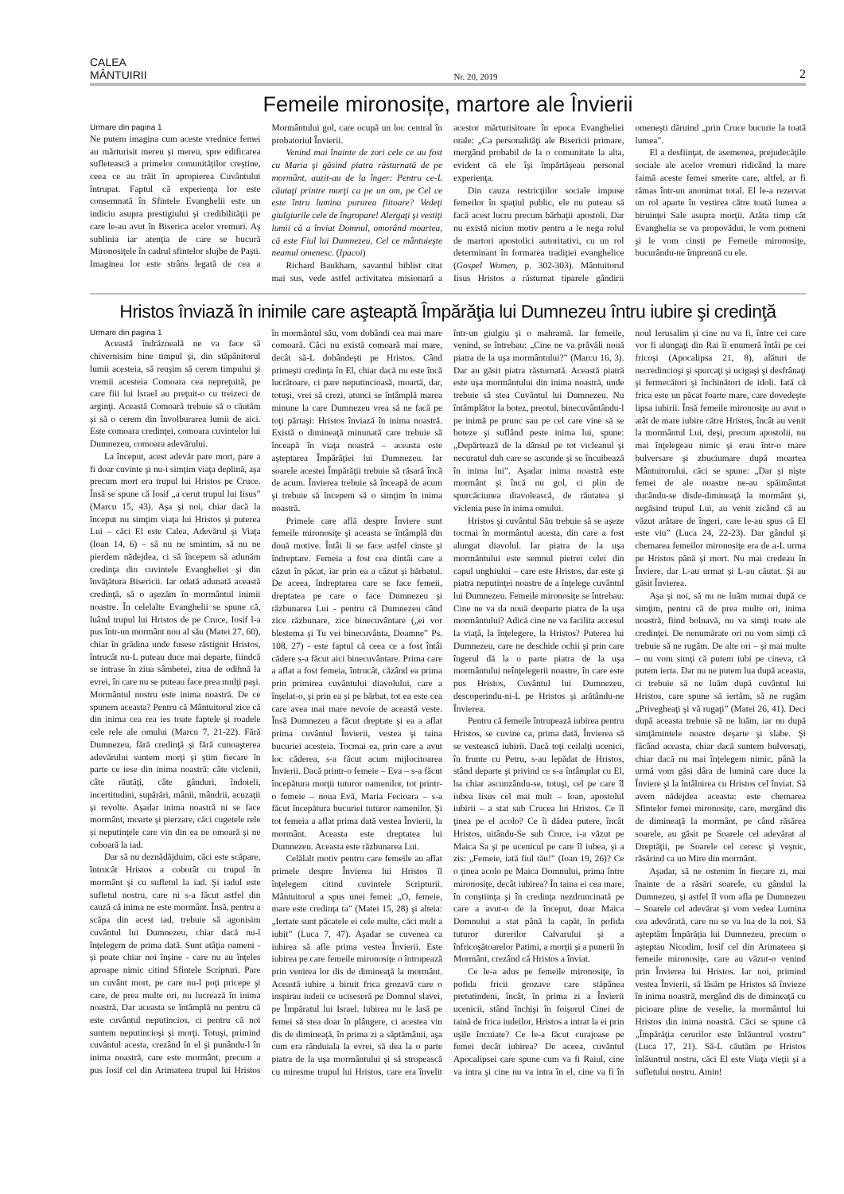CALEA MÂNTUIRII Nr. 20, 2019 2
Femeile mironosițe, martore ale Învierii
Urmare din pagina 1
Ne putem imagina cum aceste vrednice femei au mărturisit mereu şi mereu, spre edificarea sufletească a primelor comunităţilor creştine, ceea ce au trăit în apropierea Cuvântului întrupat. Faptul că experienţa lor este consemnată în Sfintele Evanghelii este un indiciu asupra prestigiului şi credibilităţii pe care le-au avut în Biserica acelor vremuri. Aş sublinia iar atenţia de care se bucură Mironosiţele în cadrul sfintelor slujbe de Paşti. Imaginea lor este strâns legată de cea a Mormântului gol, care ocupă un loc central în probatoriul Învierii.
Venind mai înainte de zori cele ce au fost cu Maria şi găsind piatra răsturnată de pe mormânt, auzit-au de la înger: Pentru ce-L căutaţi printre morţi ca pe un om, pe Cel ce este întru lumina pururea fiitoare? Vedeţi giulgiurile cele de îngropare! Alergaţi şi vestiţi lumii că a înviat Domnul, omorând moartea, că este Fiul lui Dumnezeu, Cel ce mântuieşte neamul omenesc. (Ipacoi)
Richard Baukham, savantul biblist citat mai sus, vede astfel activitatea misionară a acestor mărturisitoare în epoca Evangheliei orale: „Ca personalităţi ale Bisericii primare, mergând probabil de la o comunitate la alta, evident că ele îşi împărtăşeau personal experienţa.
Din cauza restricţiilor sociale impuse femeilor în spaţiul public, ele nu puteau să facă acest lucru precum bărbaţii apostoli. Dar nu există niciun motiv pentru a le nega rolul de martori apostolici autoritativi, cu un rol determinant în formarea tradiţiei evanghelice (Gospel Women, p. 302-303). Mântuitorul Iisus Hristos a răsturnat tiparele gândirii omeneşti dăruind „prin Cruce bucurie la toată lumea”.
El a desfiinţat, de asemenea, prejudecăţile sociale ale acelor vremuri ridicând la mare faimă aceste femei smerite care, altfel, ar fi rămas într-un anonimat total. El le-a rezervat un rol aparte în vestirea către toată lumea a biruinţei Sale asupra morţii. Atâta timp cât Evanghelia se va propovădui, le vom pomeni şi le vom cinsti pe Femeile mironosiţe, bucurându-ne împreună cu ele.
Hristos înviază în inimile care aşteaptă Împărăţia lui Dumnezeu întru iubire şi credinţă
Urmare din pagina 1
Această îndrăzneală ne va face să chivernisim bine timpul şi, din stăpânitorul lumii acesteia, să reuşim să cerem timpului şi vremii acesteia Comoara cea nepreţuită, pe care fiii lui Israel au preţuit-o cu treizeci de arginţi. Această Comoară trebuie să o căutăm şi să o cerem din învolburarea lumii de aici. Este comoara credinţei, comoara cuvintelor lui Dumnezeu, comoara adevărului.
La început, acest adevăr pare mort, pare a fi doar cuvinte şi nu-i simţim viaţa deplină, aşa precum mort era trupul lui Hristos pe Cruce. Însă se spune că Iosif „a cerut trupul lui Iisus” (Marcu 15, 43). Aşa şi noi, chiar dacă la început nu simţim viaţa lui Hristos şi puterea Lui – căci El este Calea, Adevărul şi Viaţa (Ioan 14, 6) – să nu ne smintim, să nu ne pierdem nădejdea, ci să începem să adunăm credinţa din cuvintele Evangheliei şi din învăţătura Bisericii. Iar odată adunată această credinţă, să o aşezăm în mormântul inimii noastre. În celelalte Evanghelii se spune că, luând trupul lui Hristos de pe Cruce, Iosif l-a pus într-un mormânt nou al său (Matei 27, 60), chiar în grădina unde fusese răstignit Hristos, întrucât nu-L puteau duce mai departe, fiindcă se intrase în ziua sâmbetei, ziua de odihnă la evrei, în care nu se puteau face prea mulţi paşi. Mormântul nostru este inima noastră. De ce spunem aceasta? Pentru că Mântuitorul zice că din inima cea rea ies toate faptele şi roadele cele rele ale omului (Marcu 7, 21-22). Fără Dumnezeu, fără credinţă şi fără cunoaşterea adevărului suntem morţi şi ştim fiecare în parte ce iese din inima noastră: câte viclenii, câte răutăţi, câte gânduri, îndoieli, incertitudini, supărări, mânii, mândrii, acuzaţii şi revolte. Aşadar inima noastră ni se face mormânt, moarte şi pierzare, căci cugetele rele şi neputinţele care vin din ea ne omoară şi ne coboară la iad.
Dar să nu deznădăjduim, căci este scăpare, întrucât Hristos a coborât cu trupul în mormânt şi cu sufletul la iad. Şi iadul este sufletul nostru, care ni s-a făcut astfel din cauză că inima ne este mormânt. Însă, pentru a scăpa din acest iad, trebuie să agonisim cuvântul lui Dumnezeu, chiar dacă nu-l înţelegem de prima dată. Sunt atâţia oameni - şi poate chiar noi înşine - care nu au înţeles aproape nimic citind Sfintele Scripturi. Pare un cuvânt mort, pe care nu-l poţi pricepe şi care, de prea multe ori, nu lucrează în inima noastră. Dar aceasta se întâmplă nu pentru că este cuvântul neputincios, ci pentru că noi suntem neputincioşi şi morţi. Totuşi, primind cuvântul acesta, crezând în el şi punându-l în inima noastră, care este mormânt, precum a pus Iosif cel din Arimateea trupul lui Hristos în mormântul său, vom dobândi cea mai mare comoară. Căci nu există comoară mai mare, decât să-L dobândeşti pe Hristos. Când primeşti credinţa în El, chiar dacă nu este încă lucrătoare, ci pare neputincioasă, moartă, dar, totuşi, vrei să crezi, atunci se întâmplă marea minune la care Dumnezeu vrea să ne facă pe toţi părtaşi: Hristos înviază în inima noastră. Există o dimineaţă minunată care trebuie să înceapă în viaţa noastră – aceasta este aşteptarea Împărăţiei lui Dumnezeu. Iar soarele acestei Împărăţii trebuie să răsară încă de acum. Învierea trebuie să înceapă de acum şi trebuie să începem să o simţim în inima noastră.
Primele care află despre Înviere sunt femeile mironosiţe şi aceasta se întâmplă din două motive. Întâi li se face astfel cinste şi îndreptare. Femeia a fost cea dintâi care a căzut în păcat, iar prin ea a căzut şi bărbatul. De aceea, îndreptarea care se face femeii, dreptatea pe care o face Dumnezeu şi răzbunarea Lui - pentru că Dumnezeu când zice răzbunare, zice binecuvântare („ei vor blestema şi Tu vei binecuvânta, Doamne” Ps. 108, 27) - este faptul că ceea ce a fost întâi cădere s-a făcut aici binecuvântare. Prima care a aflat a fost femeia, întrucât, căzând ea prima prin primirea cuvântului diavolului, care a înşelat-o, şi prin ea şi pe bărbat, tot ea este cea care avea mai mare nevoie de această veste. Însă Dumnezeu a făcut dreptate şi ea a aflat prima cuvântul Învierii, vestea şi taina bucuriei acesteia. Tocmai ea, prin care a avut loc căderea, s-a făcut acum mijlocitoarea Învierii. Dacă printr-o femeie – Eva – s-a făcut începătura morţii tuturor oamenilor, tot printr-o femeie – noua Evă, Maria Fecioara – s-a făcut începătura bucuriei tuturor oamenilor. Şi tot femeia a aflat prima dată vestea Învierii, la mormânt. Aceasta este dreptatea lui Dumnezeu. Aceasta este răzbunarea Lui.
Celălalt motiv pentru care femeile au aflat primele despre Învierea lui Hristos îl înţelegem citind cuvintele Scripturii. Mântuitorul a spus unei femei: „O, femeie, mare este credinţa ta” (Matei 15, 28) şi alteia: „Iertate sunt păcatele ei cele multe, căci mult a iubit” (Luca 7, 47). Aşadar se cuvenea ca iubirea să afle prima vestea Învierii. Este iubirea pe care femeile mironosiţe o întrupează prin venirea lor dis de dimineaţă la mormânt. Această iubire a biruit frica grozavă care o inspirau iudeii ce uciseseră pe Domnul slavei, pe Împăratul lui Israel. Iubirea nu le lasă pe femei să stea doar în plângere, ci acestea vin dis de dimineaţă, în prima zi a săptămânii, aşa cum era rânduiala la evrei, să dea la o parte piatra de la uşa mormântului şi să stropească cu miresme trupul lui Hristos, care era învelit într-un giulgiu şi o mahramă. Iar femeile, venind, se întrebau: „Cine ne va prăvăli nouă piatra de la uşa mormântului?” (Marcu 16, 3). Dar au găsit piatra răsturnată. Această piatră este uşa mormântului din inima noastră, unde trebuie să stea Cuvântul lui Dumnezeu. Nu întâmplător la botez, preotul, binecuvântându-l pe inimă pe prunc sau pe cel care vine să se boteze şi suflând peste inima lui, spune: „Depărtează de la dânsul pe tot vicleanul şi necuratul duh care se ascunde şi se încuibează în inima lui”. Aşadar inima noastră este mormânt şi încă nu gol, ci plin de spurcăciunea diavolească, de răutatea şi viclenia puse în inima omului.
Hristos şi cuvântul Său trebuie să se aşeze tocmai în mormântul acesta, din care a fost alungat diavolul. Iar piatra de la uşa mormântului este semnul pietrei celei din capul unghiului – care este Hristos, dar este şi piatra neputinţei noastre de a înţelege cuvântul lui Dumnezeu. Femeile mironosiţe se întrebau: Cine ne va da nouă deoparte piatra de la uşa mormântului? Adică cine ne va facilita accesul la viaţă, la înţelegere, la Hristos? Puterea lui Dumnezeu, care ne deschide ochii şi prin care îngerul dă la o parte piatra de la uşa mormântului neînţelegerii noastre, în care este pus Hristos, Cuvântul lui Dumnezeu, descoperindu-ni-L pe Hristos şi arătându-ne Învierea.
Pentru că femeile întrupează iubirea pentru Hristos, se cuvine ca, prima dată, Învierea să se vestească iubirii. Dacă toţi ceilalţi ucenici, în frunte cu Petru, s-au lepădat de Hristos, stând departe şi privind ce s-a întâmplat cu El, ba chiar ascunzându-se, totuşi, cel pe care îl iubea Iisus cel mai mult – Ioan, apostolul iubirii – a stat sub Crucea lui Hristos. Ce îl ţinea pe el acolo? Ce îi dădea putere, încât Hristos, uitându-Se sub Cruce, i-a văzut pe Maica Sa şi pe ucenicul pe care îl iubea, şi a zis: „Femeie, iată fiul tău!” (Ioan 19, 26)? Ce o ţinea acolo pe Maica Domnului, prima între mironosiţe, decât iubirea? În taina ei cea mare, în conştiinţa şi în credinţa nezdruncinată pe care a avut-o de la început, doar Maica Domnului a stat până la capăt, în pofida tuturor durerilor Calvarului şi a înfricoşătoarelor Patimi, a morţii şi a punerii în Mormânt, crezând că Hristos a înviat.
Ce le-a adus pe femeile mironosiţe, în pofida fricii grozave care stăpânea pretutindeni, încât, în prima zi a Învierii ucenicii, stând închişi în foişorul Cinei de taină de frica iudeilor, Hristos a intrat la ei prin uşile încuiate? Ce le-a făcut curajoase pe femei decât iubirea? De aceea, cuvântul Apocalipsei care spune cum va fi Raiul, cine va intra şi cine nu va intra în el, cine va fi în noul Ierusalim şi cine nu va fi, între cei care vor fi alungaţi din Rai îi enumeră întâi pe cei fricoşi (Apocalipsa 21, 8), alături de necredincioşi şi spurcaţi şi ucigaşi şi desfrânaţi şi fermecători şi închinători de idoli. Iată că frica este un păcat foarte mare, care dovedeşte lipsa iubirii. Însă femeile mironosiţe au avut o atât de mare iubire către Hristos, încât au venit la mormântul Lui, deşi, precum apostolii, nu mai înţelegeau nimic şi erau într-o mare bulversare şi zbuciumare după moartea Mântuitorului, căci se spune: „Dar şi nişte femei de ale noastre ne-au spăimântat ducându-se disde-dimineaţă la mormânt şi, negăsind trupul Lui, au venit zicând că au văzut arătare de îngeri, care le-au spus că El este viu” (Luca 24, 22-23). Dar gândul şi chemarea femeilor mironosiţe era de a-L urma pe Hristos până şi mort. Nu mai credeau în Înviere, dar L-au urmat şi L-au căutat. Şi au găsit Învierea.
Aşa şi noi, să nu ne luăm numai după ce simţim, pentru că de prea multe ori, inima noastră, fiind bolnavă, nu va simţi toate ale credinţei. De nenumărate ori nu vom simţi că trebuie să ne rugăm. De alte ori – şi mai multe – nu vom simţi că putem iubi pe cineva, că putem ierta. Dar nu ne putem lua după aceasta, ci trebuie să ne luăm după cuvântul lui Hristos, care spune să iertăm, să ne rugăm „Privegheaţi şi vă rugaţi” (Matei 26, 41). Deci după aceasta trebuie să ne luăm, iar nu după simţămintele noastre deşarte şi slabe. Şi făcând aceasta, chiar dacă suntem bulversaţi, chiar dacă nu mai înţelegem nimic, până la urmă vom găsi dâra de lumină care duce la Înviere şi la întâlnirea cu Hristos cel înviat. Să avem nădejdea aceasta: este chemarea Sfintelor femei mironosiţe, care, mergând dis de dimineaţă la mormânt, pe când răsărea soarele, au găsit pe Soarele cel adevărat al Dreptăţii, pe Soarele cel ceresc şi veşnic, răsărind ca un Mire din mormânt.
Aşadar, să ne ostenim în fiecare zi, mai înainte de a răsări soarele, cu gândul la Dumnezeu, şi astfel îl vom afla pe Dumnezeu – Soarele cel adevărat şi vom vedea Lumina cea adevărată, care nu se va lua de la noi. Să aşteptăm Împărăţia lui Dumnezeu, precum o aşteptau Nicodim, Iosif cel din Arimateea şi femeile mironosiţe, care au văzut-o venind prin Învierea lui Hristos. Iar noi, primind vestea Învierii, să lăsăm pe Hristos să învieze în inima noastră, mergând dis de dimineaţă cu picioare pline de veselie, la mormântul lui Hristos din inima noastră. Căci se spune că „Împărăţia cerurilor este înlăuntrul vostru” (Luca 17, 21). Să-L căutăm pe Hristos înlăuntrul nostru, căci El este Viaţa vieţii şi a sufletului nostru. Amin!